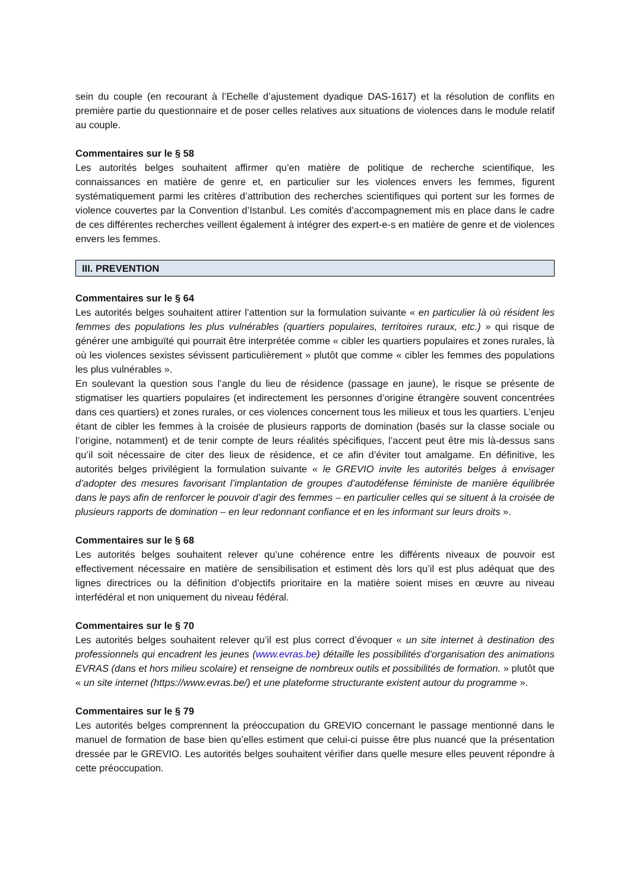sein du couple (en recourant à l’Echelle d’ajustement dyadique DAS-1617) et la résolution de conflits en première partie du questionnaire et de poser celles relatives aux situations de violences dans le module relatif au couple.
Commentaires sur le § 58
Les autorités belges souhaitent affirmer qu’en matière de politique de recherche scientifique, les connaissances en matière de genre et, en particulier sur les violences envers les femmes, figurent systématiquement parmi les critères d’attribution des recherches scientifiques qui portent sur les formes de violence couvertes par la Convention d’Istanbul. Les comités d’accompagnement mis en place dans le cadre de ces différentes recherches veillent également à intégrer des expert-e-s en matière de genre et de violences envers les femmes.
III. PREVENTION
Commentaires sur le § 64
Les autorités belges souhaitent attirer l’attention sur la formulation suivante « en particulier là où résident les femmes des populations les plus vulnérables (quartiers populaires, territoires ruraux, etc.) » qui risque de générer une ambiguïté qui pourrait être interprétée comme « cibler les quartiers populaires et zones rurales, là où les violences sexistes sévissent particulièrement » plutôt que comme « cibler les femmes des populations les plus vulnérables ».
En soulevant la question sous l’angle du lieu de résidence (passage en jaune), le risque se présente de stigmatiser les quartiers populaires (et indirectement les personnes d’origine étrangère souvent concentrées dans ces quartiers) et zones rurales, or ces violences concernent tous les milieux et tous les quartiers. L’enjeu étant de cibler les femmes à la croisée de plusieurs rapports de domination (basés sur la classe sociale ou l’origine, notamment) et de tenir compte de leurs réalités spécifiques, l’accent peut être mis là-dessus sans qu’il soit nécessaire de citer des lieux de résidence, et ce afin d’éviter tout amalgame. En définitive, les autorités belges privilégient la formulation suivante « le GREVIO invite les autorités belges à envisager d’adopter des mesures favorisant l’implantation de groupes d’autodéfense féministe de manière équilibrée dans le pays afin de renforcer le pouvoir d’agir des femmes – en particulier celles qui se situent à la croisée de plusieurs rapports de domination – en leur redonnant confiance et en les informant sur leurs droits ».
Commentaires sur le § 68
Les autorités belges souhaitent relever qu’une cohérence entre les différents niveaux de pouvoir est effectivement nécessaire en matière de sensibilisation et estiment dès lors qu’il est plus adéquat que des lignes directrices ou la définition d’objectifs prioritaire en la matière soient mises en œuvre au niveau interfédéral et non uniquement du niveau fédéral.
Commentaires sur le § 70
Les autorités belges souhaitent relever qu’il est plus correct d’évoquer « un site internet à destination des professionnels qui encadrent les jeunes (www.evras.be) détaille les possibilités d’organisation des animations EVRAS (dans et hors milieu scolaire) et renseigne de nombreux outils et possibilités de formation. » plutôt que « un site internet (https://www.evras.be/) et une plateforme structurante existent autour du programme ».
Commentaires sur le § 79
Les autorités belges comprennent la préoccupation du GREVIO concernant le passage mentionné dans le manuel de formation de base bien qu’elles estiment que celui-ci puisse être plus nuancé que la présentation dressée par le GREVIO. Les autorités belges souhaitent vérifier dans quelle mesure elles peuvent répondre à cette préoccupation.